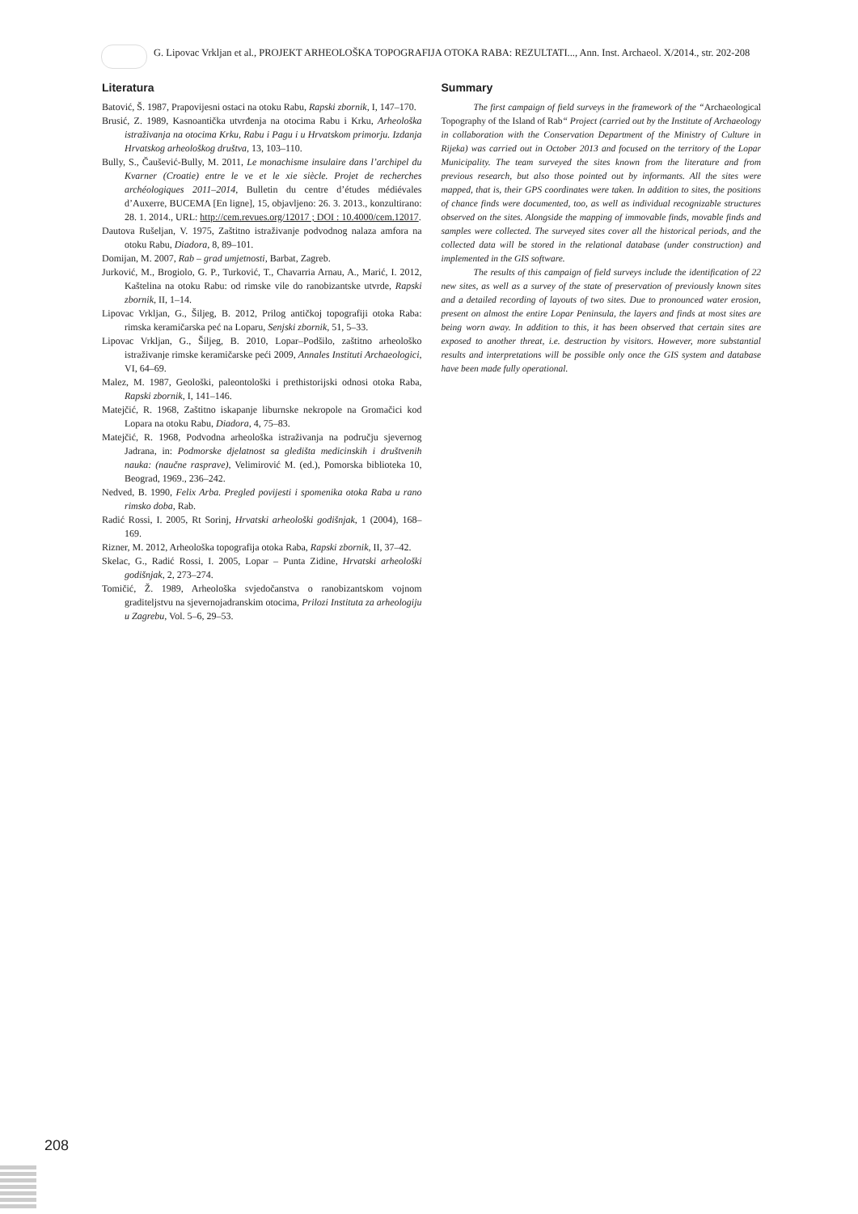G. Lipovac Vrkljan et al., PROJEKT ARHEOLOŠKA TOPOGRAFIJA OTOKA RABA: REZULTATI..., Ann. Inst. Archaeol. X/2014., str. 202-208
Literatura
Batović, Š. 1987, Prapovijesni ostaci na otoku Rabu, Rapski zbornik, I, 147–170.
Brusić, Z. 1989, Kasnoantička utvrđenja na otocima Rabu i Krku, Arheološka istraživanja na otocima Krku, Rabu i Pagu i u Hrvatskom primorju. Izdanja Hrvatskog arheološkog društva, 13, 103–110.
Bully, S., Čaušević-Bully, M. 2011, Le monachisme insulaire dans l’archipel du Kvarner (Croatie) entre le ve et le xie siècle. Projet de recherches archéologiques 2011–2014, Bulletin du centre d’études médiévales d’Auxerre, BUCEMA [En ligne], 15, objavljeno: 26. 3. 2013., konzultirano: 28. 1. 2014., URL: http://cem.revues.org/12017 ; DOI : 10.4000/cem.12017.
Dautova Rušeljan, V. 1975, Zaštitno istraživanje podvodnog nalaza amfora na otoku Rabu, Diadora, 8, 89–101.
Domijan, M. 2007, Rab – grad umjetnosti, Barbat, Zagreb.
Jurković, M., Brogiolo, G. P., Turković, T., Chavarria Arnau, A., Marić, I. 2012, Kaštelina na otoku Rabu: od rimske vile do ranobizantske utvrde, Rapski zbornik, II, 1–14.
Lipovac Vrkljan, G., Šiljeg, B. 2012, Prilog antičkoj topografiji otoka Raba: rimska keramičarska peć na Loparu, Senjski zbornik, 51, 5–33.
Lipovac Vrkljan, G., Šiljeg, B. 2010, Lopar–Podšilo, zaštitno arheološko istraživanje rimske keramičarske peći 2009, Annales Instituti Archaeologici, VI, 64–69.
Malez, M. 1987, Geološki, paleontološki i prethistorijski odnosi otoka Raba, Rapski zbornik, I, 141–146.
Matejčić, R. 1968, Zaštitno iskapanje liburnske nekropole na Gromačici kod Lopara na otoku Rabu, Diadora, 4, 75–83.
Matejčić, R. 1968, Podvodna arheološka istraživanja na području sjevernog Jadrana, in: Podmorske djelatnost sa gledišta medicinskih i društvenih nauka: (naučne rasprave), Velimirović M. (ed.), Pomorska biblioteka 10, Beograd, 1969., 236–242.
Nedved, B. 1990, Felix Arba. Pregled povijesti i spomenika otoka Raba u rano rimsko doba, Rab.
Radić Rossi, I. 2005, Rt Sorinj, Hrvatski arheološki godišnjak, 1 (2004), 168–169.
Rizner, M. 2012, Arheološka topografija otoka Raba, Rapski zbornik, II, 37–42.
Skelac, G., Radić Rossi, I. 2005, Lopar – Punta Zidine, Hrvatski arheološki godišnjak, 2, 273–274.
Tomičić, Ž. 1989, Arheološka svjedočanstva o ranobizantskom vojnom graditeljstvu na sjevernojadranskim otocima, Prilozi Instituta za arheologiju u Zagrebu, Vol. 5–6, 29–53.
Summary
The first campaign of field surveys in the framework of the “Archaeological Topography of the Island of Rab“ Project (carried out by the Institute of Archaeology in collaboration with the Conservation Department of the Ministry of Culture in Rijeka) was carried out in October 2013 and focused on the territory of the Lopar Municipality. The team surveyed the sites known from the literature and from previous research, but also those pointed out by informants. All the sites were mapped, that is, their GPS coordinates were taken. In addition to sites, the positions of chance finds were documented, too, as well as individual recognizable structures observed on the sites. Alongside the mapping of immovable finds, movable finds and samples were collected. The surveyed sites cover all the historical periods, and the collected data will be stored in the relational database (under construction) and implemented in the GIS software.
The results of this campaign of field surveys include the identification of 22 new sites, as well as a survey of the state of preservation of previously known sites and a detailed recording of layouts of two sites. Due to pronounced water erosion, present on almost the entire Lopar Peninsula, the layers and finds at most sites are being worn away. In addition to this, it has been observed that certain sites are exposed to another threat, i.e. destruction by visitors. However, more substantial results and interpretations will be possible only once the GIS system and database have been made fully operational.
208